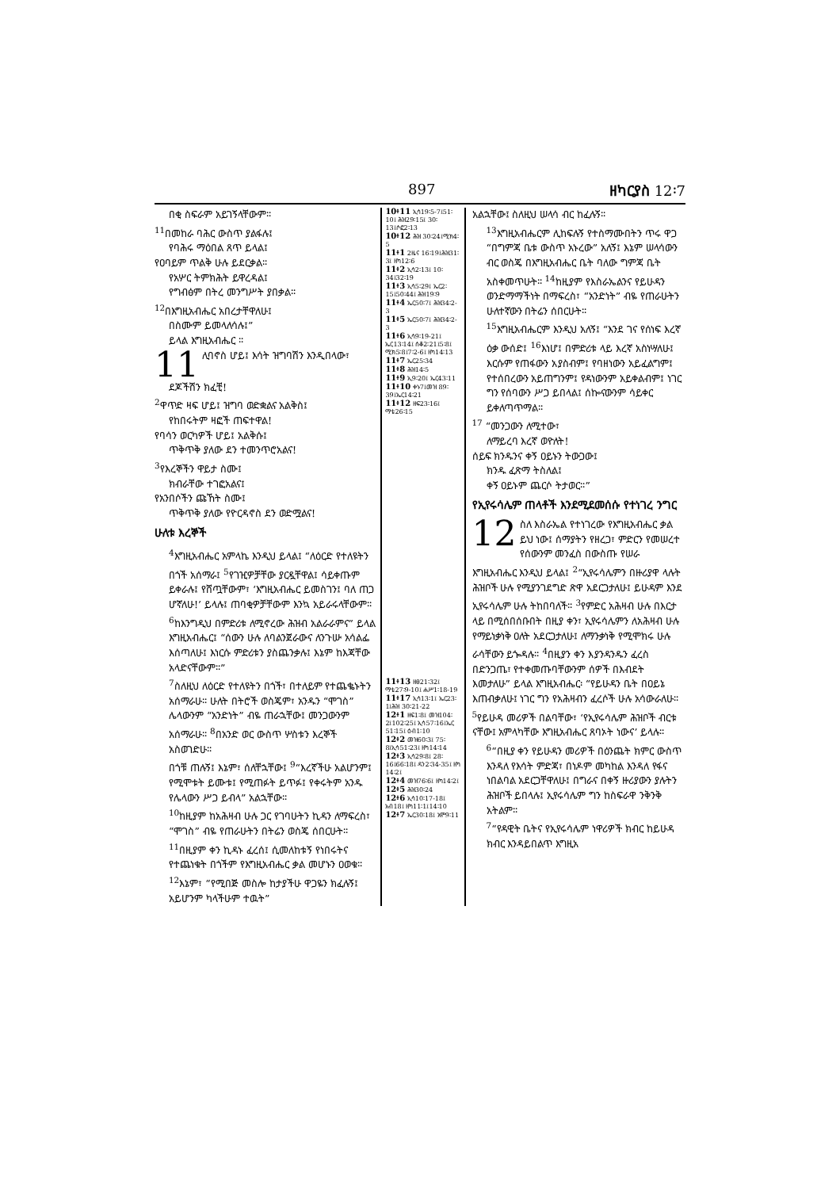897 ዘካርያስ 12፡7
በቂ ስፍራም አይገኝላቸውም።
<sup>11</sup> በመከራ ባሕር ውስጥ ያልፋሉ፤
የባሕሩ ማዕበል ጸጥ ይላል፤
የዐባይም ጥልቅ ሁሉ ይደርቃል።
የአሦር ትምክሕት ይዋረዳል፤
የግብፅም በትረ መንግሥት ያበቃል።
<sup>12</sup> በእግዚአብሔር አበረታቸዋለሁ፤
በስሙም ይመላለሳሉ፤”
ይላል እግዚአብሔር ።
11 ሊባኖስ ሆይ፤ እሳት ዝግባሽን እንዲበላው፣
ደጆችሽን ክፈቺ!
<sup>2</sup> ዋጥድ ዛፍ ሆይ፤ ዝግባ ወድቋልና አልቅስ፤
የከበሩትም ዛፎች ጠፍተዋል!
የባሳን ወርካዎች ሆይ፤ አልቅሱ፤
ጥቅጥቅ ያለው ደን ተመንጥሮአልና!
<sup>3</sup> የእረኞችን ዋይታ ስሙ፤
ክብራቸው ተገፎአልና፤
የአንበሶችን ጩኸት ስሙ፤
ጥቅጥቅ ያለው የዮርዳኖስ ደን ወድሟልና!
ሁለቱ እረኞች
<sup>4</sup> እግዚአብሔር አምላኬ እንዲህ ይላል፤ “ለዕርድ የተለዩትን በጎች አሰማራ፤ <sup>5</sup>የገዢዎቻቸው ያርዷቸዋል፤ ሳይቀጡም ይቀራሉ፤ የሸጧቸውም፣ ‘እግዚአብሔር ይመስገን፤ ባለ ጠጋ ሆኛለሁ!’ ይላሉ፤ ጠባቂዎቻቸውም እንኳ አይራሩላቸውም። <sup>6</sup>ከእንግዲህ በምድሪቱ ለሚኖረው ሕዝብ አልራራምና” ይላል እግዚአብሔር፤ “ሰውን ሁሉ ለባልንጀራውና ለንጉሡ አሳልፌ እሰጣለሁ፤ እነርሱ ምድሪቱን ያስጨንቃሉ፤ እኔም ከእጃቸው አላድናቸውም።”
<sup>7</sup> ስለዚህ ለዕርድ የተለዩትን በጎች፣ በተለይም የተጨቈኑትን አሰማራሁ። ሁለት በትሮች ወስጄም፣ አንዱን “ሞገስ” ሌላውንም “አንድነት” ብዬ ጠራኋቸው፤ መንጋውንም አሰማራሁ። <sup>8</sup>በአንድ ወር ውስጥ ሦስቱን እረኞች አስወገድሁ።
በጎቹ ጠሉኝ፤ እኔም፣ ሰለቸኋቸው፤ <sup>9</sup>“እረኛችሁ አልሆንም፤ የሚሞቱት ይሙቱ፤ የሚጠፉት ይጥፉ፤ የቀሩትም አንዱ የሌላውን ሥጋ ይብላ” አልኋቸው።
<sup>10</sup> ከዚያም ከአሕዛብ ሁሉ ጋር የገባሁትን ኪዳን ለማፍረስ፣ “ሞገስ” ብዬ የጠራሁትን በትሬን ወስጄ ሰበርሁት። <sup>11</sup>በዚያም ቀን ኪዳኑ ፈረሰ፤ ሲመለከቱኝ የነበሩትና የተጨነቁት በጎችም የእግዚአብሔር ቃል መሆኑን ዐወቁ።
<sup>12</sup> እኔም፣ “የሚበጅ መስሎ ከታያችሁ ዋጋዬን ክፈሉኝ፤ አይሆንም ካላችሁም ተዉት”
10፥11 ኢሳ19፡5-7፤51፡10፤ ሕዝ29፡15፤ 30፡13፤ሶፎ2፡13
10፥12 ሕዝ 30፡24፤ሚክ4፡5
11፥1 2ዜና 16፡19፤ሕዝ31፡3፤ ዘካ12፡6
11፥2 ኢሳ2፡13፤ 10፡34፤32፡19
11፥3 ኢሳ5፡29፤ ኤር2፡15፤50፡44፤ ሕዝ19፡9
11፥4 ኤር50፡7፤ ሕዝ34፡2-3
11፥5 ኤር50፡7፤ ሕዝ34፡2-3
11፥6 ኢሳ9፡19-21፤ ኤር13፡14፤ ሰቆ2፡21፤5፡8፤ ሚክ5፡8፤7፡2-6፤ ዘካ14፡13
11፥7 ኤር25፡34
11፥8 ሕዝ14፡5
11፥9 ኢ9፡20፤ ኤር43፡11
11፥10 ቀኑ7፤መዝ 89፡39፤ኤር14፡21
11፥12 ዘፍ23፡16፤ ማቴ26፡15
11፥13 ዘፀ21፡32፤ ማቴ27፡9-10፤ ሐሥ1፡18-19
11፥17 ኢሳ13፡1፤ ኤር23፡1፤ሕዝ 30፡21-22
12፥1 ዘፍ1፡8፤ መዝ104፡2፤102፡25፤ ኢሳ57፡16፤ኤር 51፡15፤ ዕብ1፡10
12፥2 መዝ60፡3፤ 75፡8፤ኢሳ51፡23፤ ዘካ14፡14
12፥3 ኢሳ29፡8፤ 28፡16፤66፡18፤ ዳን2፡34-35፤ ዘካ 14፡2፤
12፥4 መዝ76፡6፤ ዘካ14፡2፤
12፥5 ሕዝ30፡24
12፥6 ኢሳ10፡17-18፤ አብ18፤ ዘካ11፡1፤14፡10
12፥7 ኤር30፡18፤ አሞ9፡11
አልኋቸው፤ ስለዚህ ሠላሳ ብር ከፈሉኝ።
<sup>13</sup> እግዚአብሔርም ሊከፍሉኝ የተስማሙበትን ጥሩ ዋጋ “በግምጃ ቤቱ ውስጥ አኑረው” አለኝ፤ እኔም ሠላሳውን ብር ወስጄ በእግዚአብሔር ቤት ባለው ግምጃ ቤት አስቀመጥሁት። <sup>14</sup>ከዚያም የእስራኤልንና የይሁዳን ወንድማማችነት በማፍረስ፣ “አንድነት” ብዬ የጠራሁትን ሁለተኛውን በትሬን ሰበርሁት።
<sup>15</sup> እግዚአብሔርም እንዲህ አለኝ፤ “እንደ ገና የሰነፍ እረኛ ዕቃ ውሰድ፤ <sup>16</sup>እነሆ፤ በምድሪቱ ላይ እረኛ አስነሣለሁ፤ እርሱም የጠፋውን አያስብም፤ የባዘነውን አይፈልግም፤ የተሰበረውን አይጠግንም፤ የዳነውንም አይቀልብም፤ ነገር ግን የሰባውን ሥጋ ይበላል፤ ሰኰናውንም ሳይቀር ይቀለጣጥማል።
<sup>17</sup> “መንጋውን ለሚተው፣
ለማይረባ እረኛ ወዮለት!
ሰይፍ ክንዱንና ቀኝ ዐይኑን ትውጋው፤
ክንዱ ፈጽማ ትስለል፤
ቀኝ ዐይኑም ጨርሶ ትታወር።”
የኢየሩሳሌም ጠላቶች እንደሚደመሰሱ የተነገረ ንግር
12 ስለ እስራኤል የተነገረው የእግዚአብሔር ቃል ይህ ነው፤ ሰማያትን የዘረጋ፣ ምድርን የመሠረተ የሰውንም መንፈስ በውስጡ የሠራ እግዚአብሔር እንዲህ ይላል፤ <sup>2</sup>“ኢየሩሳሌምን በዙሪያዋ ላሉት ሕዝቦች ሁሉ የሚያንገደግድ ጽዋ አደርጋታለሁ፤ ይሁዳም እንደ ኢየሩሳሌም ሁሉ ትከበባለች። <sup>3</sup>የምድር አሕዛብ ሁሉ በእርታ ላይ በሚሰበሰቡበት በዚያ ቀን፣ ኢየሩሳሌምን ለአሕዛብ ሁሉ የማይነቃነቅ ዐለት አደርጋታለሁ፤ ለማንቃነቅ የሚሞክሩ ሁሉ ራሳቸውን ይጐዳሉ። <sup>4</sup>በዚያን ቀን እያንዳንዱን ፈረስ በድንጋጤ፣ የተቀመጡባቸውንም ሰዎች በእብደት እመታለሁ” ይላል እግዚአብሔር፡ “የይሁዳን ቤት በዐይኔ እጠብቃለሁ፤ ነገር ግን የአሕዛብን ፈረሶች ሁሉ አሳውራለሁ። <sup>5</sup>የይሁዳ መሪዎች በልባቸው፣ ‘የኢየሩሳሌም ሕዝቦች ብርቱ ናቸው፤ አምላካቸው እግዚአብሔር ጸባኦት ነውና’ ይላሉ።
<sup>6</sup> “በዚያ ቀን የይሁዳን መሪዎች በዕንጨት ክምር ውስጥ እንዳለ የእሳት ምድጃ፣ በነዶም መካከል እንዳለ የፋና ነበልባል አደርጋቸዋለሁ፤ በግራና በቀኝ ዙሪያውን ያሉትን ሕዝቦች ይበላሉ፤ ኢየሩሳሌም ግን ከስፍራዋ ንቅንቅ አትልም።
<sup>7</sup> “የዳዊት ቤትና የኢየሩሳሌም ነዋሪዎች ክብር ከይሁዳ ክብር እንዳይበልጥ እግዚአ